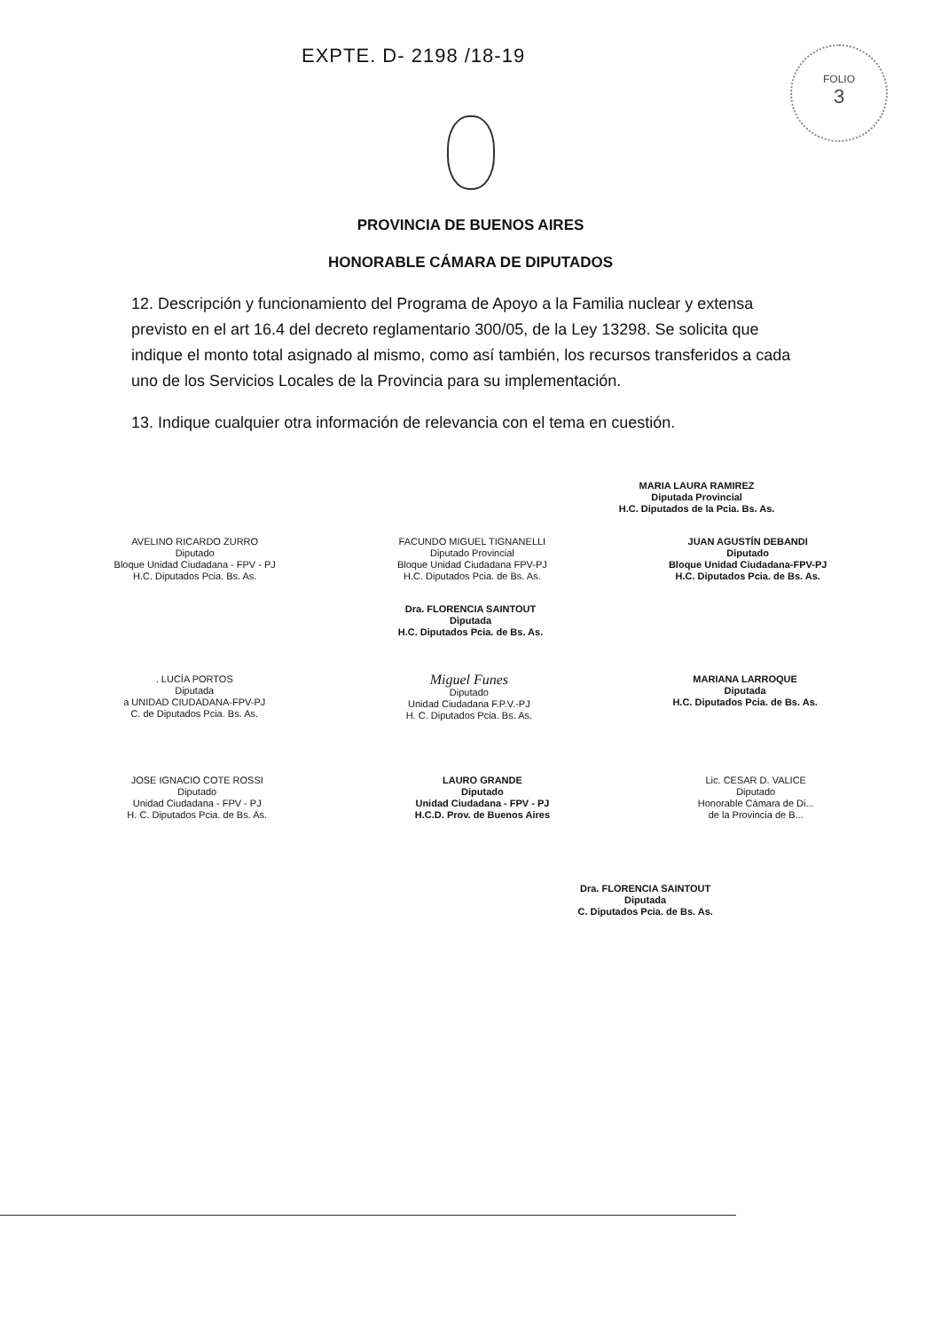EXPTE. D- 2198 /18-19
FOLIO
3
PROVINCIA DE BUENOS AIRES
HONORABLE CÁMARA DE DIPUTADOS
12. Descripción y funcionamiento del Programa de Apoyo a la Familia nuclear y extensa previsto en el art 16.4 del decreto reglamentario 300/05, de la Ley 13298. Se solicita que indique el monto total asignado al mismo, como así también, los recursos transferidos a cada uno de los Servicios Locales de la Provincia para su implementación.
13. Indique cualquier otra información de relevancia con el tema en cuestión.
MARIA LAURA RAMIREZ
Diputada Provincial
H.C. Diputados de la Pcia. Bs. As.
AVELINO RICARDO ZURRO
Diputado
Bloque Unidad Ciudadana - FPV - PJ
H.C. Diputados Pcia. Bs. As.
FACUNDO MIGUEL TIGNANELLI
Diputado Provincial
Bloque Unidad Ciudadana FPV-PJ
H.C. Diputados Pcia. de Bs. As.
JUAN AGUSTÍN DEBANDI
Diputado
Bloque Unidad Ciudadana-FPV-PJ
H.C. Diputados Pcia. de Bs. As.
Dra. FLORENCIA SAINTOUT
Diputada
H.C. Diputados Pcia. de Bs. As.
. LUCÍA PORTOS
Diputada
a UNIDAD CIUDADANA-FPV-PJ
C. de Diputados Pcia. Bs. As.
Miguel Funes
Diputado
Unidad Ciudadana F.P.V.-PJ
H. C. Diputados Pcia. Bs. As.
MARIANA LARROQUE
Diputada
H.C. Diputados Pcia. de Bs. As.
JOSE IGNACIO COTE ROSSI
Diputado
Unidad Ciudadana - FPV - PJ
H. C. Diputados Pcia. de Bs. As.
LAURO GRANDE
Diputado
Unidad Ciudadana - FPV - PJ
H.C.D. Prov. de Buenos Aires
Lic. CESAR D. VALICE
Diputado
Honorable Cámara de Di...
de la Provincia de B...
Dra. FLORENCIA SAINTOUT
Diputada
C. Diputados Pcia. de Bs. As.